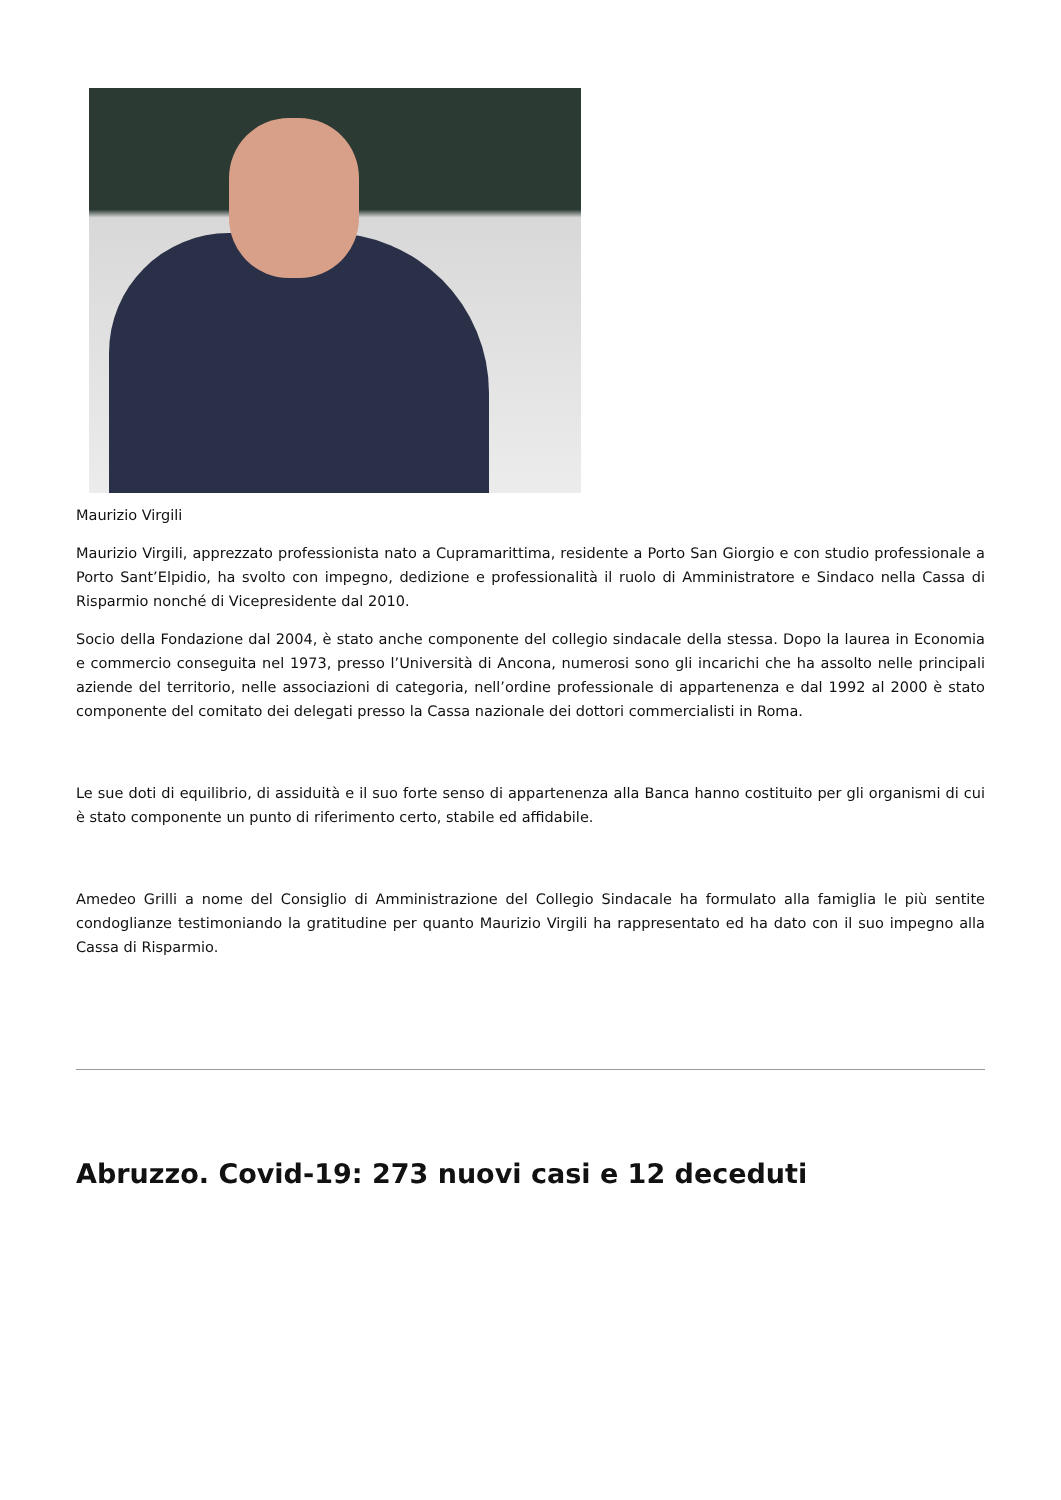Maurizio Virgili
Maurizio Virgili, apprezzato professionista nato a Cupramarittima, residente a Porto San Giorgio e con studio professionale a Porto Sant’Elpidio, ha svolto con impegno, dedizione e professionalità il ruolo di Amministratore e Sindaco nella Cassa di Risparmio nonché di Vicepresidente dal 2010.
Socio della Fondazione dal 2004, è stato anche componente del collegio sindacale della stessa. Dopo la laurea in Economia e commercio conseguita nel 1973, presso l’Università di Ancona, numerosi sono gli incarichi che ha assolto nelle principali aziende del territorio, nelle associazioni di categoria, nell’ordine professionale di appartenenza e dal 1992 al 2000 è stato componente del comitato dei delegati presso la Cassa nazionale dei dottori commercialisti in Roma.
Le sue doti di equilibrio, di assiduità e il suo forte senso di appartenenza alla Banca hanno costituito per gli organismi di cui è stato componente un punto di riferimento certo, stabile ed affidabile.
Amedeo Grilli a nome del Consiglio di Amministrazione del Collegio Sindacale ha formulato alla famiglia le più sentite condoglianze testimoniando la gratitudine per quanto Maurizio Virgili ha rappresentato ed ha dato con il suo impegno alla Cassa di Risparmio.
Abruzzo. Covid-19: 273 nuovi casi e 12 deceduti